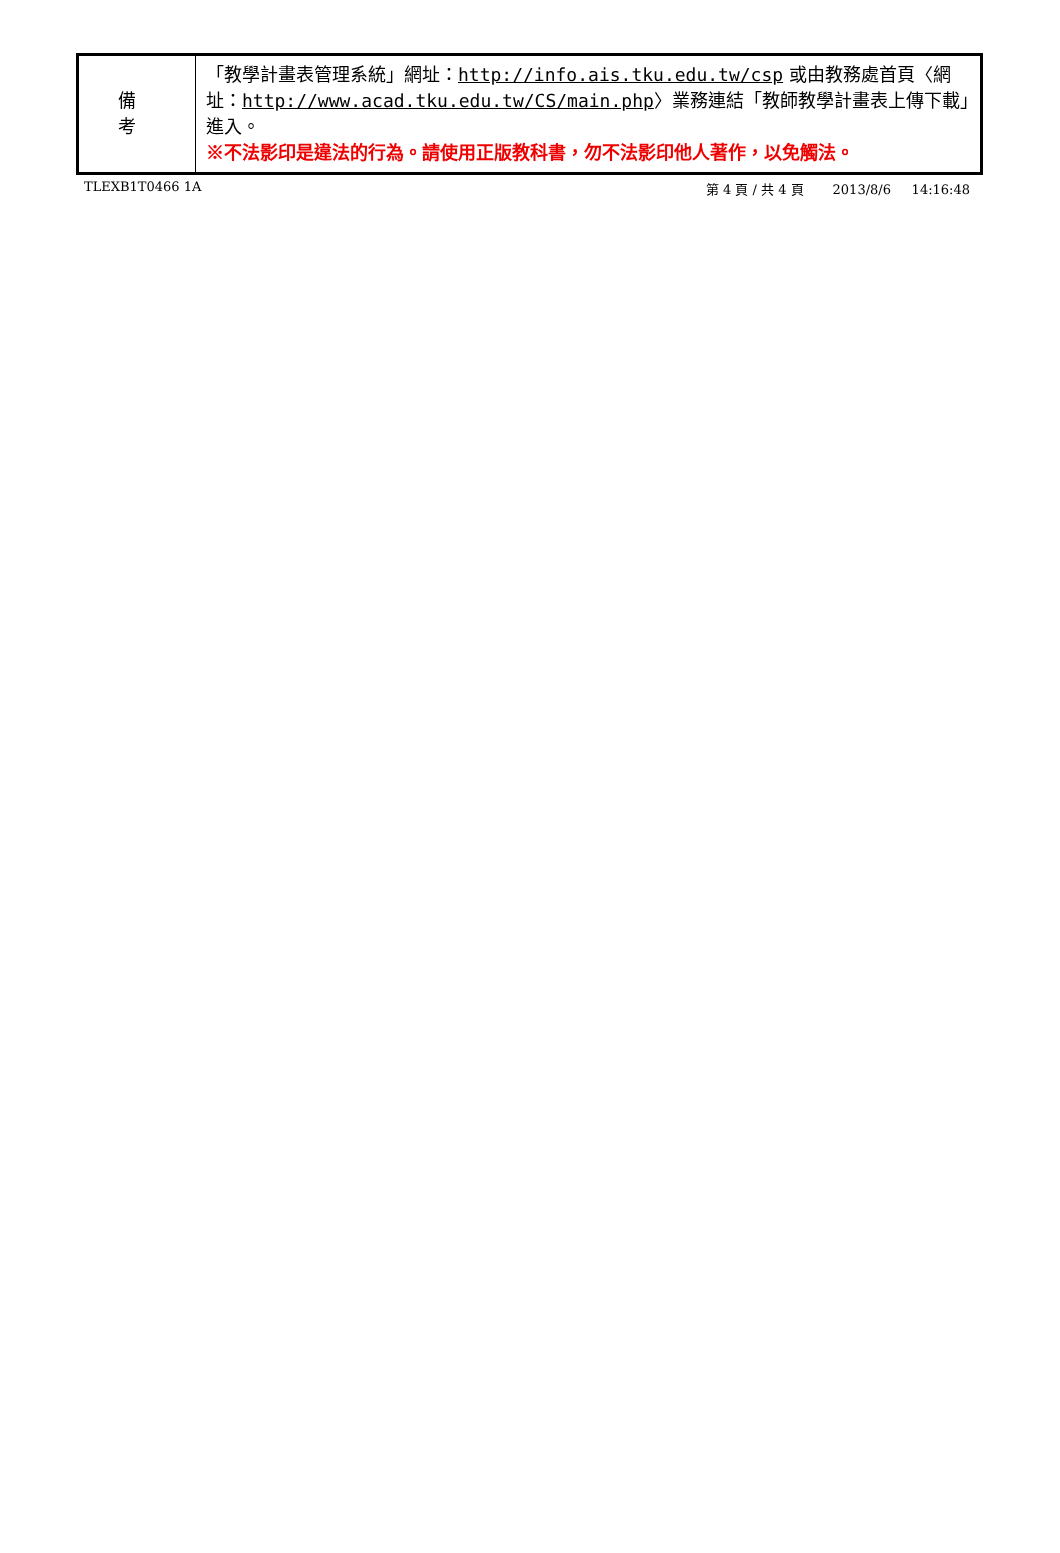| 備 考 | 「教學計畫表管理系統」網址： http://info.ais.tku.edu.tw/csp 或由教務處首頁〈網址： http://www.acad.tku.edu.tw/CS/main.php 〉業務連結「教師教學計畫表上傳下載」進入。 ※不法影印是違法的行為。請使用正版教科書，勿不法影印他人著作，以免觸法。 |
TLEXB1T0466 1A 第 4 頁 / 共 4 頁 2013/8/6 14:16:48